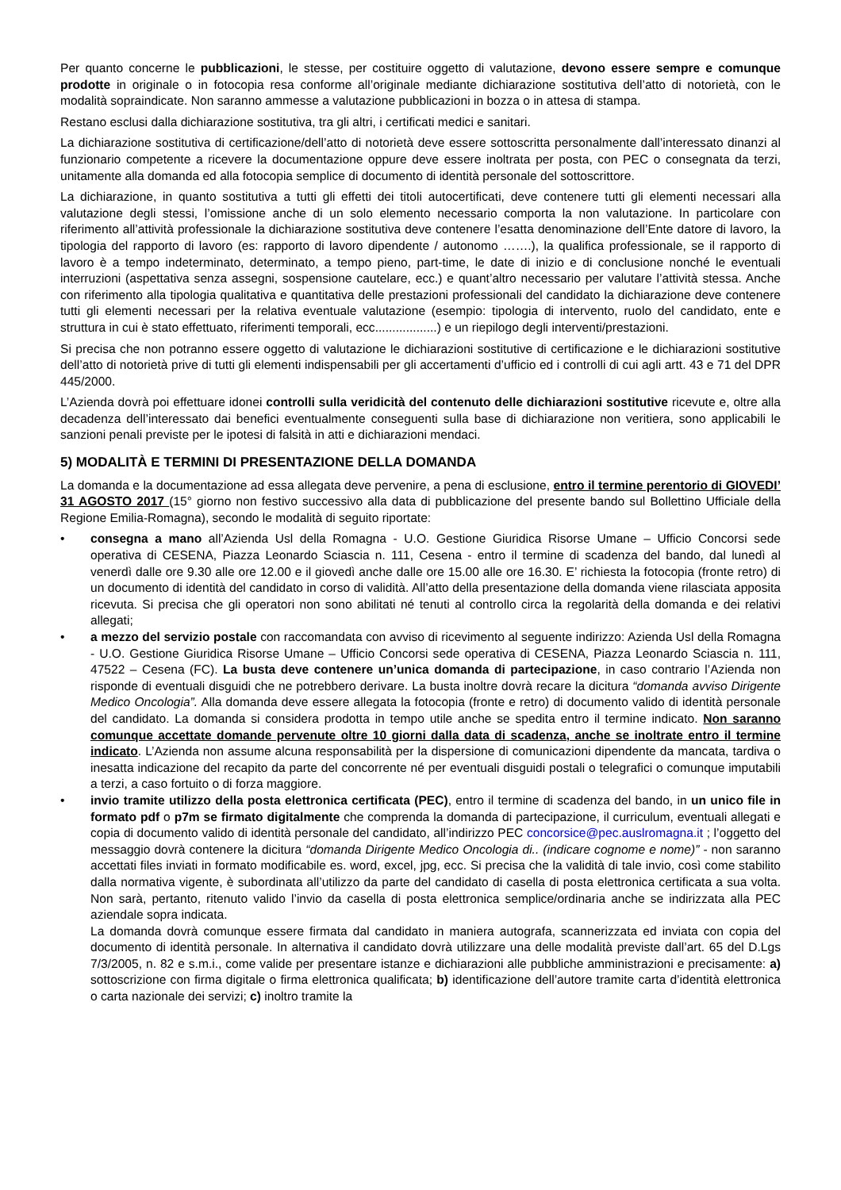Per quanto concerne le pubblicazioni, le stesse, per costituire oggetto di valutazione, devono essere sempre e comunque prodotte in originale o in fotocopia resa conforme all’originale mediante dichiarazione sostitutiva dell’atto di notorietà, con le modalità sopraindicate. Non saranno ammesse a valutazione pubblicazioni in bozza o in attesa di stampa.
Restano esclusi dalla dichiarazione sostitutiva, tra gli altri, i certificati medici e sanitari.
La dichiarazione sostitutiva di certificazione/dell’atto di notorietà deve essere sottoscritta personalmente dall’interessato dinanzi al funzionario competente a ricevere la documentazione oppure deve essere inoltrata per posta, con PEC o consegnata da terzi, unitamente alla domanda ed alla fotocopia semplice di documento di identità personale del sottoscrittore.
La dichiarazione, in quanto sostitutiva a tutti gli effetti dei titoli autocertificati, deve contenere tutti gli elementi necessari alla valutazione degli stessi, l’omissione anche di un solo elemento necessario comporta la non valutazione. In particolare con riferimento all’attività professionale la dichiarazione sostitutiva deve contenere l’esatta denominazione dell’Ente datore di lavoro, la tipologia del rapporto di lavoro (es: rapporto di lavoro dipendente / autonomo …….), la qualifica professionale, se il rapporto di lavoro è a tempo indeterminato, determinato, a tempo pieno, part-time, le date di inizio e di conclusione nonché le eventuali interruzioni (aspettativa senza assegni, sospensione cautelare, ecc.) e quant’altro necessario per valutare l’attività stessa. Anche con riferimento alla tipologia qualitativa e quantitativa delle prestazioni professionali del candidato la dichiarazione deve contenere tutti gli elementi necessari per la relativa eventuale valutazione (esempio: tipologia di intervento, ruolo del candidato, ente e struttura in cui è stato effettuato, riferimenti temporali, ecc..................) e un riepilogo degli interventi/prestazioni.
Si precisa che non potranno essere oggetto di valutazione le dichiarazioni sostitutive di certificazione e le dichiarazioni sostitutive dell’atto di notorietà prive di tutti gli elementi indispensabili per gli accertamenti d’ufficio ed i controlli di cui agli artt. 43 e 71 del DPR 445/2000.
L’Azienda dovrà poi effettuare idonei controlli sulla veridicità del contenuto delle dichiarazioni sostitutive ricevute e, oltre alla decadenza dell’interessato dai benefici eventualmente conseguenti sulla base di dichiarazione non veritiera, sono applicabili le sanzioni penali previste per le ipotesi di falsità in atti e dichiarazioni mendaci.
5) MODALITÀ E TERMINI DI PRESENTAZIONE DELLA DOMANDA
La domanda e la documentazione ad essa allegata deve pervenire, a pena di esclusione, entro il termine perentorio di GIOVEDI’ 31 AGOSTO 2017 (15° giorno non festivo successivo alla data di pubblicazione del presente bando sul Bollettino Ufficiale della Regione Emilia-Romagna), secondo le modalità di seguito riportate:
• consegna a mano all’Azienda Usl della Romagna - U.O. Gestione Giuridica Risorse Umane – Ufficio Concorsi sede operativa di CESENA, Piazza Leonardo Sciascia n. 111, Cesena - entro il termine di scadenza del bando, dal lunedì al venerdì dalle ore 9.30 alle ore 12.00 e il giovedì anche dalle ore 15.00 alle ore 16.30. E’ richiesta la fotocopia (fronte retro) di un documento di identità del candidato in corso di validità. All’atto della presentazione della domanda viene rilasciata apposita ricevuta. Si precisa che gli operatori non sono abilitati né tenuti al controllo circa la regolarità della domanda e dei relativi allegati;
• a mezzo del servizio postale con raccomandata con avviso di ricevimento al seguente indirizzo: Azienda Usl della Romagna - U.O. Gestione Giuridica Risorse Umane – Ufficio Concorsi sede operativa di CESENA, Piazza Leonardo Sciascia n. 111, 47522 – Cesena (FC). La busta deve contenere un’unica domanda di partecipazione, in caso contrario l’Azienda non risponde di eventuali disguidi che ne potrebbero derivare. La busta inoltre dovrà recare la dicitura “domanda avviso Dirigente Medico Oncologia”. Alla domanda deve essere allegata la fotocopia (fronte e retro) di documento valido di identità personale del candidato. La domanda si considera prodotta in tempo utile anche se spedita entro il termine indicato. Non saranno comunque accettate domande pervenute oltre 10 giorni dalla data di scadenza, anche se inoltrate entro il termine indicato. L’Azienda non assume alcuna responsabilità per la dispersione di comunicazioni dipendente da mancata, tardiva o inesatta indicazione del recapito da parte del concorrente né per eventuali disguidi postali o telegrafici o comunque imputabili a terzi, a caso fortuito o di forza maggiore.
• invio tramite utilizzo della posta elettronica certificata (PEC), entro il termine di scadenza del bando, in un unico file in formato pdf o p7m se firmato digitalmente che comprenda la domanda di partecipazione, il curriculum, eventuali allegati e copia di documento valido di identità personale del candidato, all’indirizzo PEC concorsice@pec.auslromagna.it ; l’oggetto del messaggio dovrà contenere la dicitura “domanda Dirigente Medico Oncologia di.. (indicare cognome e nome)” - non saranno accettati files inviati in formato modificabile es. word, excel, jpg, ecc. Si precisa che la validità di tale invio, così come stabilito dalla normativa vigente, è subordinata all’utilizzo da parte del candidato di casella di posta elettronica certificata a sua volta. Non sarà, pertanto, ritenuto valido l’invio da casella di posta elettronica semplice/ordinaria anche se indirizzata alla PEC aziendale sopra indicata.
La domanda dovrà comunque essere firmata dal candidato in maniera autografa, scannerizzata ed inviata con copia del documento di identità personale. In alternativa il candidato dovrà utilizzare una delle modalità previste dall’art. 65 del D.Lgs 7/3/2005, n. 82 e s.m.i., come valide per presentare istanze e dichiarazioni alle pubbliche amministrazioni e precisamente: a) sottoscrizione con firma digitale o firma elettronica qualificata; b) identificazione dell’autore tramite carta d’identità elettronica o carta nazionale dei servizi; c) inoltro tramite la